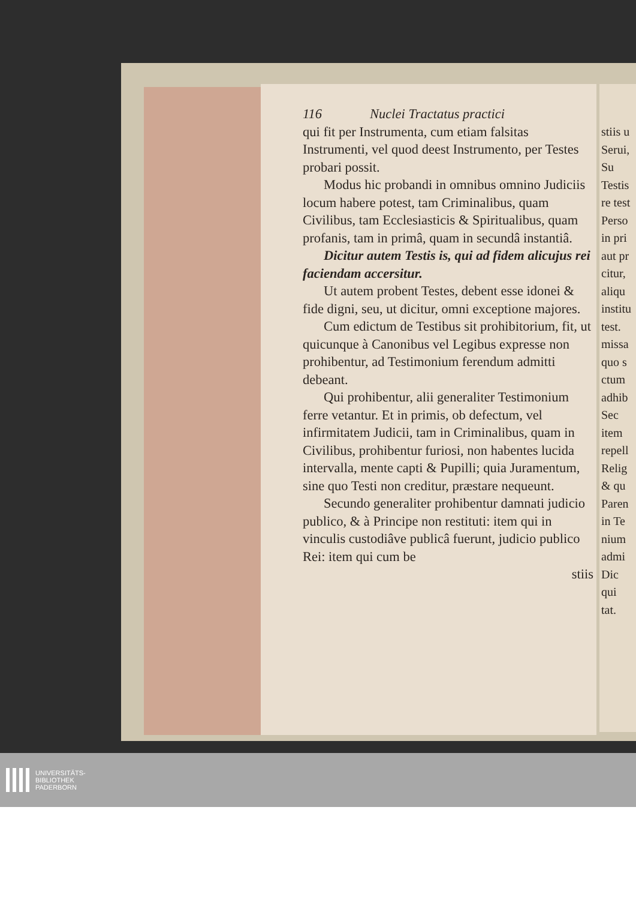116 Nuclei Tractatus practici
qui fit per Instrumenta, cum etiam falsitas Instrumenti, vel quod deest Instrumento, per Testes probari possit.
Modus hic probandi in omnibus omnino Judiciis locum habere potest, tam Criminalibus, quam Civilibus, tam Ecclesiasticis & Spiritualibus, quam profanis, tam in primâ, quam in secundâ instantiâ.
Dicitur autem Testis is, qui ad fidem alicujus rei faciendam accersitur.
Ut autem probent Testes, debent esse idonei & fide digni, seu, ut dicitur, omni exceptione majores.
Cum edictum de Testibus sit prohibitorium, fit, ut quicunque à Canonibus vel Legibus expresse non prohibentur, ad Testimonium ferendum admitti debeant.
Qui prohibentur, alii generaliter Testimonium ferre vetantur. Et in primis, ob defectum, vel infirmitatem Judicii, tam in Criminalibus, quam in Civilibus, prohibentur furiosi, non habentes lucida intervalla, mente capti & Pupilli; quia Juramentum, sine quo Testi non creditur, præstare nequeunt.
Secundo generaliter prohibentur damnati judicio publico, & à Principe non restituti: item qui in vinculis custodiâve publicâ fuerunt, judicio publico Rei: item qui cum be
stiis
stiis u
Serui,
Su
Testis
re test
Perso
in pri
aut pr
citur,
aliqu
institu
test.
missa
quo s
ctum
adhib
Sec
item
repell
Relig
& qu
Paren
in Te
nium
admi
Dic
qui
tat.
UNIVERSITÄTS-
BIBLIOTHEK
PADERBORN